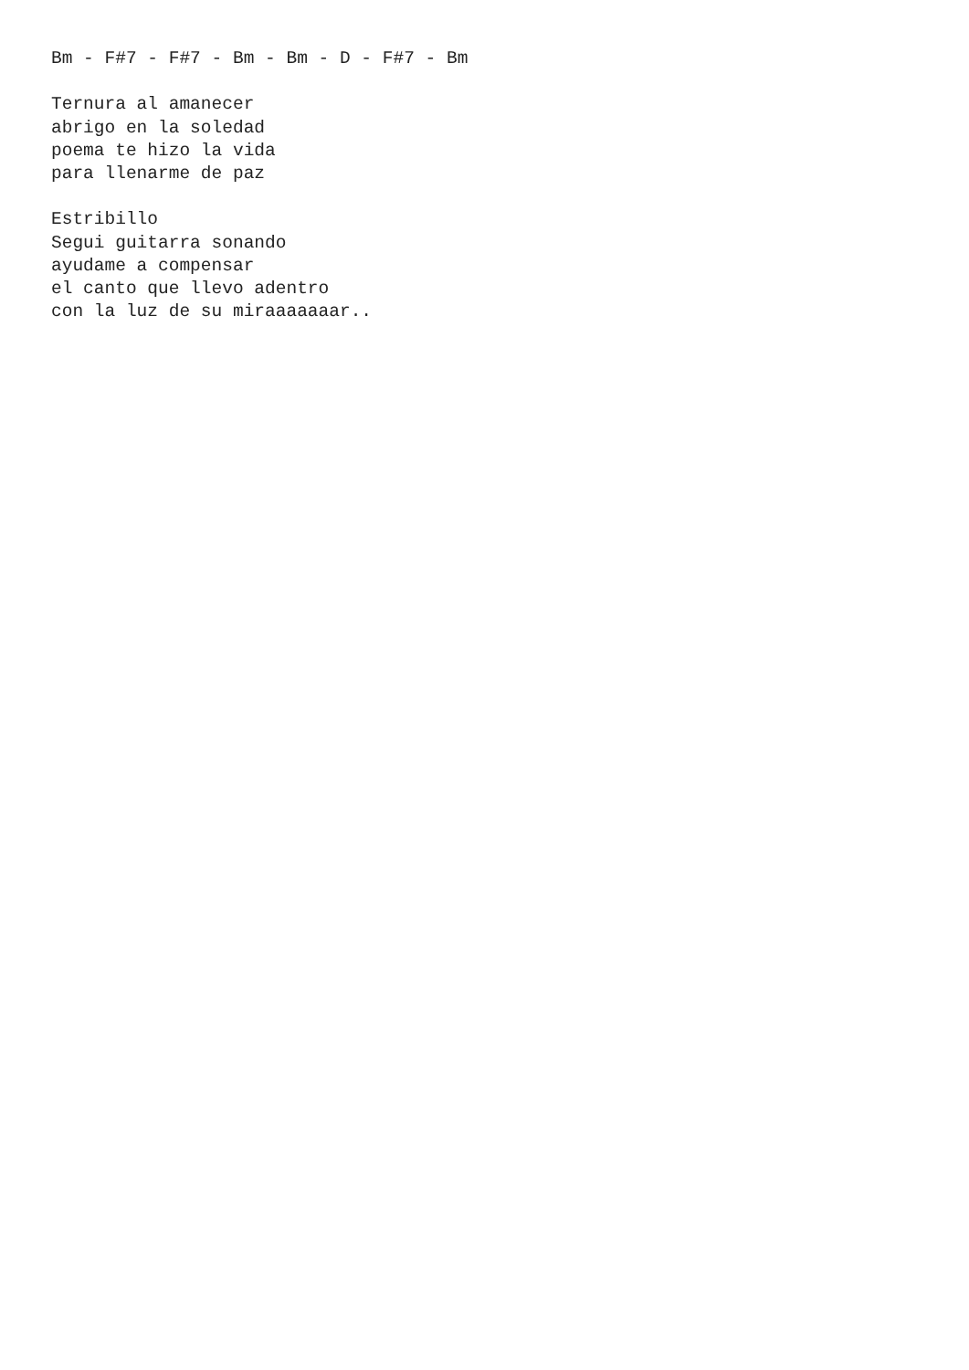Bm - F#7 - F#7 - Bm - Bm - D - F#7 - Bm

Ternura al amanecer
abrigo en la soledad
poema te hizo la vida
para llenarme de paz

Estribillo
Segui guitarra sonando
ayudame a compensar
el canto que llevo adentro
con la luz de su miraaaaaaar..